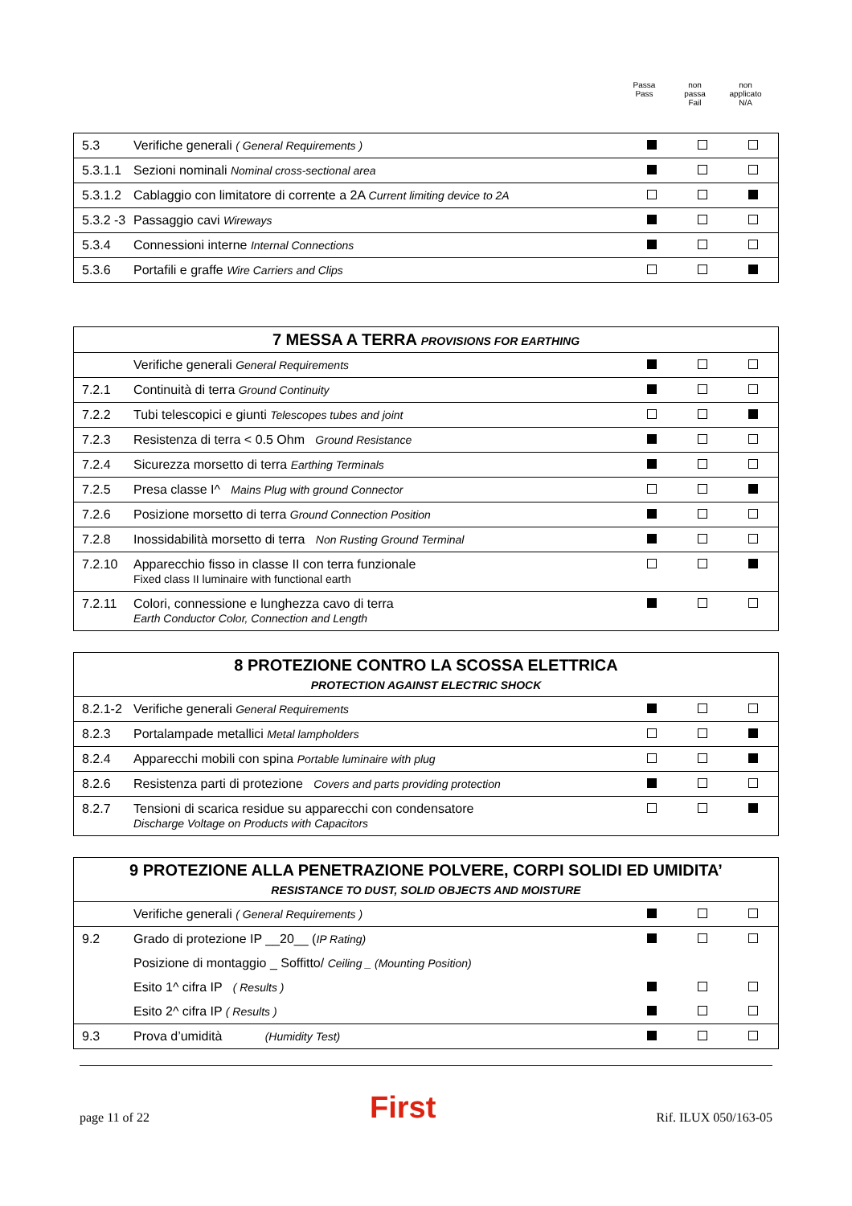Passa
Pass
non
passa
Fail
non
applicato
N/A
| 5.3 | Verifiche generali ( General Requirements ) | | | |
| 5.3.1.1 | Sezioni nominali Nominal cross-sectional area | | | |
| 5.3.1.2 | Cablaggio con limitatore di corrente a 2A Current limiting device to 2A | | | |
| 5.3.2 -3 | Passaggio cavi Wireways | | | |
| 5.3.4 | Connessioni interne Internal Connections | | | |
| 5.3.6 | Portafili e graffe Wire Carriers and Clips | | | |
| 7 MESSA A TERRA PROVISIONS FOR EARTHING | | | | |
| | Verifiche generali General Requirements | | | |
| 7.2.1 | Continuità di terra Ground Continuity | | | |
| 7.2.2 | Tubi telescopici e giunti Telescopes tubes and joint | | | |
| 7.2.3 | Resistenza di terra < 0.5 Ohm Ground Resistance | | | |
| 7.2.4 | Sicurezza morsetto di terra Earthing Terminals | | | |
| 7.2.5 | Presa classe I^ Mains Plug with ground Connector | | | |
| 7.2.6 | Posizione morsetto di terra Ground Connection Position | | | |
| 7.2.8 | Inossidabilità morsetto di terra Non Rusting Ground Terminal | | | |
| 7.2.10 | Apparecchio fisso in classe II con terra funzionale Fixed class II luminaire with functional earth | | | |
| 7.2.11 | Colori, connessione e lunghezza cavo di terra Earth Conductor Color, Connection and Length | | | |
| 8 PROTEZIONE CONTRO LA SCOSSA ELETTRICA PROTECTION AGAINST ELECTRIC SHOCK | | | | |
| 8.2.1-2 | Verifiche generali General Requirements | | | |
| 8.2.3 | Portalampade metallici Metal lampholders | | | |
| 8.2.4 | Apparecchi mobili con spina Portable luminaire with plug | | | |
| 8.2.6 | Resistenza parti di protezione Covers and parts providing protection | | | |
| 8.2.7 | Tensioni di scarica residue su apparecchi con condensatore Discharge Voltage on Products with Capacitors | | | |
| 9 PROTEZIONE ALLA PENETRAZIONE POLVERE, CORPI SOLIDI ED UMIDITA’ RESISTANCE TO DUST, SOLID OBJECTS AND MOISTURE | | | | |
| | Verifiche generali ( General Requirements ) | | | |
| 9.2 | Grado di protezione IP __20__ ( IP Rating) | | | |
| | Posizione di montaggio _ Soffitto/ Ceiling _ (Mounting Position) | | | |
| | Esito 1^ cifra IP ( Results ) | | | |
| | Esito 2^ cifra IP ( Results ) | | | |
| 9.3 | Prova d’umidità (Humidity Test) | | | |
page 11 of 22 First Rif. ILUX 050/163-05